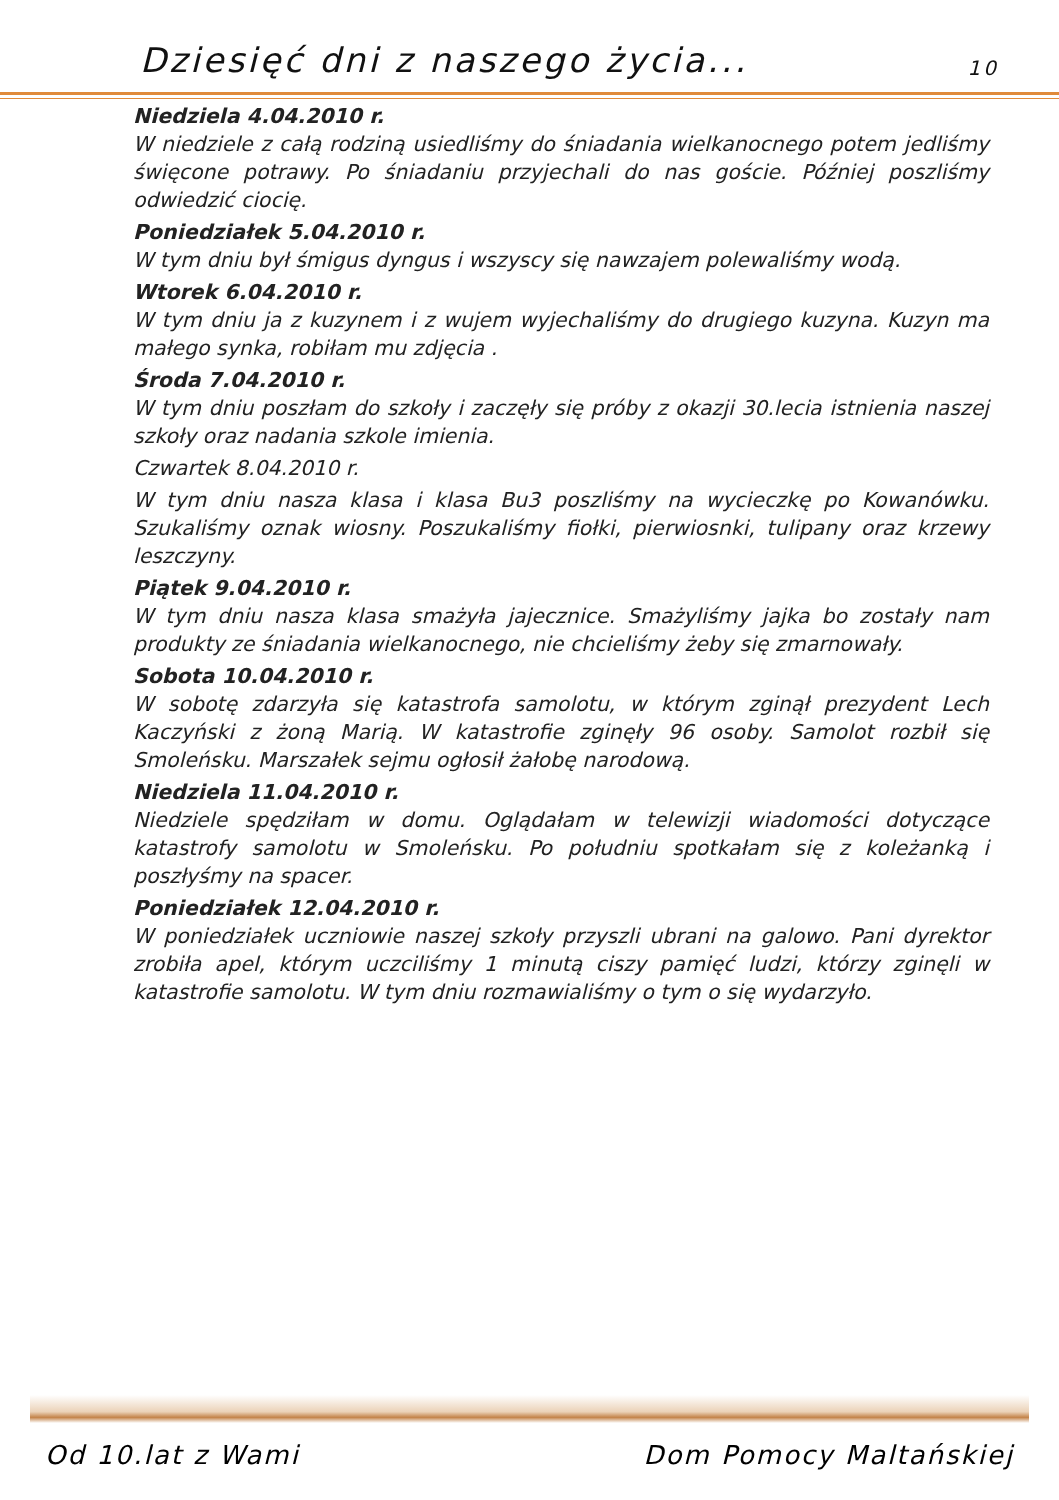Dziesięć dni z naszego życia... 10
Niedziela 4.04.2010 r.
W niedziele z całą rodziną usiedliśmy do śniadania wielkanocnego potem jedliśmy święcone potrawy. Po śniadaniu przyjechali do nas goście. Później poszliśmy odwiedzić ciocię.
Poniedziałek 5.04.2010 r.
W tym dniu był śmigus dyngus i wszyscy się nawzajem polewaliśmy wodą.
Wtorek 6.04.2010 r.
W tym dniu ja z kuzynem i z wujem wyjechaliśmy do drugiego kuzyna. Kuzyn ma małego synka, robiłam mu zdjęcia .
Środa 7.04.2010 r.
W tym dniu poszłam do szkoły i zaczęły się próby z okazji 30.lecia istnienia naszej szkoły oraz nadania szkole imienia.
Czwartek 8.04.2010 r.
W tym dniu nasza klasa i klasa Bu3 poszliśmy na wycieczkę po Kowanówku. Szukaliśmy oznak wiosny. Poszukaliśmy fiołki, pierwiosnki, tulipany oraz krzewy leszczyny.
Piątek 9.04.2010 r.
W tym dniu nasza klasa smażyła jajecznice. Smażyliśmy jajka bo zostały nam produkty ze śniadania wielkanocnego, nie chcieliśmy żeby się zmarnowały.
Sobota 10.04.2010 r.
W sobotę zdarzyła się katastrofa samolotu, w którym zginął prezydent Lech Kaczyński z żoną Marią. W katastrofie zginęły 96 osoby. Samolot rozbił się Smoleńsku. Marszałek sejmu ogłosił żałobę narodową.
Niedziela 11.04.2010 r.
Niedziele spędziłam w domu. Oglądałam w telewizji wiadomości dotyczące katastrofy samolotu w Smoleńsku. Po południu spotkałam się z koleżanką i poszłyśmy na spacer.
Poniedziałek 12.04.2010 r.
W poniedziałek uczniowie naszej szkoły przyszli ubrani na galowo. Pani dyrektor zrobiła apel, którym uczciliśmy 1 minutą ciszy pamięć ludzi, którzy zginęli w katastrofie samolotu. W tym dniu rozmawialiśmy o tym o się wydarzyło.
Od 10.lat z Wami Dom Pomocy Maltańskiej